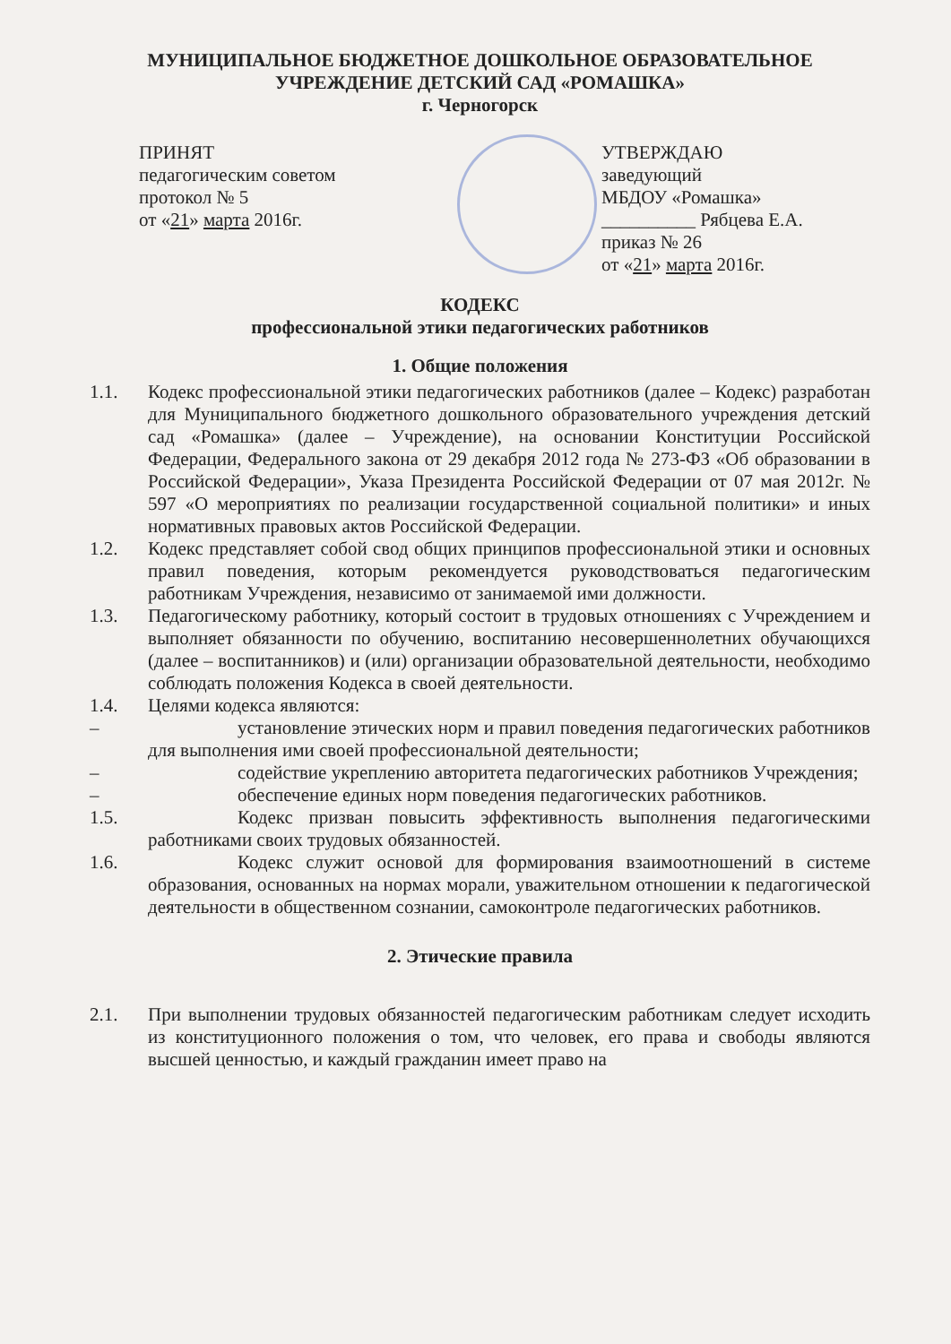МУНИЦИПАЛЬНОЕ БЮДЖЕТНОЕ ДОШКОЛЬНОЕ ОБРАЗОВАТЕЛЬНОЕ
УЧРЕЖДЕНИЕ ДЕТСКИЙ САД «РОМАШКА»
г. Черногорск
ПРИНЯТ
педагогическим советом
протокол № 5
от «21» марта 2016г.
УТВЕРЖДАЮ
заведующий
МБДОУ «Ромашка»
__________ Рябцева Е.А.
приказ № 26
от «21» марта 2016г.
КОДЕКС
профессиональной этики педагогических работников
1. Общие положения
1.1. Кодекс профессиональной этики педагогических работников (далее – Кодекс) разработан для Муниципального бюджетного дошкольного образовательного учреждения детский сад «Ромашка» (далее – Учреждение), на основании Конституции Российской Федерации, Федерального закона от 29 декабря 2012 года № 273-ФЗ «Об образовании в Российской Федерации», Указа Президента Российской Федерации от 07 мая 2012г. № 597 «О мероприятиях по реализации государственной социальной политики» и иных нормативных правовых актов Российской Федерации.
1.2. Кодекс представляет собой свод общих принципов профессиональной этики и основных правил поведения, которым рекомендуется руководствоваться педагогическим работникам Учреждения, независимо от занимаемой ими должности.
1.3. Педагогическому работнику, который состоит в трудовых отношениях с Учреждением и выполняет обязанности по обучению, воспитанию несовершеннолетних обучающихся (далее – воспитанников) и (или) организации образовательной деятельности, необходимо соблюдать положения Кодекса в своей деятельности.
1.4. Целями кодекса являются:
– установление этических норм и правил поведения педагогических работников для выполнения ими своей профессиональной деятельности;
– содействие укреплению авторитета педагогических работников Учреждения;
– обеспечение единых норм поведения педагогических работников.
1.5. Кодекс призван повысить эффективность выполнения педагогическими работниками своих трудовых обязанностей.
1.6. Кодекс служит основой для формирования взаимоотношений в системе образования, основанных на нормах морали, уважительном отношении к педагогической деятельности в общественном сознании, самоконтроле педагогических работников.
2. Этические правила
2.1. При выполнении трудовых обязанностей педагогическим работникам следует исходить из конституционного положения о том, что человек, его права и свободы являются высшей ценностью, и каждый гражданин имеет право на